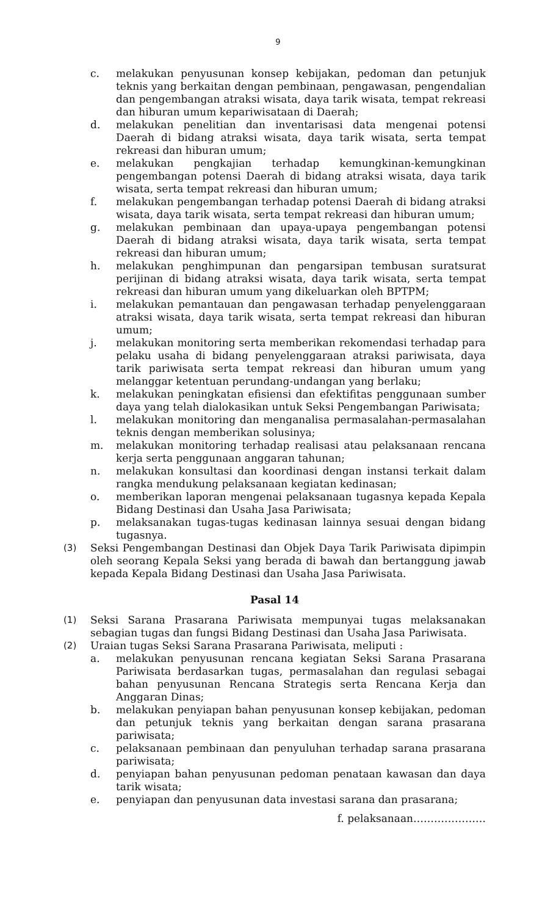9
c. melakukan penyusunan konsep kebijakan, pedoman dan petunjuk teknis yang berkaitan dengan pembinaan, pengawasan, pengendalian dan pengembangan atraksi wisata, daya tarik wisata, tempat rekreasi dan hiburan umum kepariwisataan di Daerah;
d. melakukan penelitian dan inventarisasi data mengenai potensi Daerah di bidang atraksi wisata, daya tarik wisata, serta tempat rekreasi dan hiburan umum;
e. melakukan pengkajian terhadap kemungkinan-kemungkinan pengembangan potensi Daerah di bidang atraksi wisata, daya tarik wisata, serta tempat rekreasi dan hiburan umum;
f. melakukan pengembangan terhadap potensi Daerah di bidang atraksi wisata, daya tarik wisata, serta tempat rekreasi dan hiburan umum;
g. melakukan pembinaan dan upaya-upaya pengembangan potensi Daerah di bidang atraksi wisata, daya tarik wisata, serta tempat rekreasi dan hiburan umum;
h. melakukan penghimpunan dan pengarsipan tembusan suratsurat perijinan di bidang atraksi wisata, daya tarik wisata, serta tempat rekreasi dan hiburan umum yang dikeluarkan oleh BPTPM;
i. melakukan pemantauan dan pengawasan terhadap penyelenggaraan atraksi wisata, daya tarik wisata, serta tempat rekreasi dan hiburan umum;
j. melakukan monitoring serta memberikan rekomendasi terhadap para pelaku usaha di bidang penyelenggaraan atraksi pariwisata, daya tarik pariwisata serta tempat rekreasi dan hiburan umum yang melanggar ketentuan perundang-undangan yang berlaku;
k. melakukan peningkatan efisiensi dan efektifitas penggunaan sumber daya yang telah dialokasikan untuk Seksi Pengembangan Pariwisata;
l. melakukan monitoring dan menganalisa permasalahan-permasalahan teknis dengan memberikan solusinya;
m. melakukan monitoring terhadap realisasi atau pelaksanaan rencana kerja serta penggunaan anggaran tahunan;
n. melakukan konsultasi dan koordinasi dengan instansi terkait dalam rangka mendukung pelaksanaan kegiatan kedinasan;
o. memberikan laporan mengenai pelaksanaan tugasnya kepada Kepala Bidang Destinasi dan Usaha Jasa Pariwisata;
p. melaksanakan tugas-tugas kedinasan lainnya sesuai dengan bidang tugasnya.
(3) Seksi Pengembangan Destinasi dan Objek Daya Tarik Pariwisata dipimpin oleh seorang Kepala Seksi yang berada di bawah dan bertanggung jawab kepada Kepala Bidang Destinasi dan Usaha Jasa Pariwisata.
Pasal 14
(1) Seksi Sarana Prasarana Pariwisata mempunyai tugas melaksanakan sebagian tugas dan fungsi Bidang Destinasi dan Usaha Jasa Pariwisata.
(2) Uraian tugas Seksi Sarana Prasarana Pariwisata, meliputi :
a. melakukan penyusunan rencana kegiatan Seksi Sarana Prasarana Pariwisata berdasarkan tugas, permasalahan dan regulasi sebagai bahan penyusunan Rencana Strategis serta Rencana Kerja dan Anggaran Dinas;
b. melakukan penyiapan bahan penyusunan konsep kebijakan, pedoman dan petunjuk teknis yang berkaitan dengan sarana prasarana pariwisata;
c. pelaksanaan pembinaan dan penyuluhan terhadap sarana prasarana pariwisata;
d. penyiapan bahan penyusunan pedoman penataan kawasan dan daya tarik wisata;
e. penyiapan dan penyusunan data investasi sarana dan prasarana;
f. pelaksanaan…………………